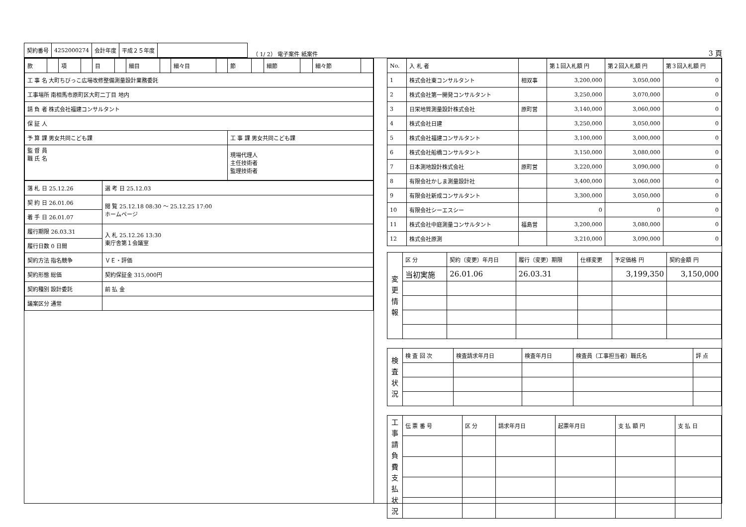| 契約番号 | 4252000274 | 会計年度 | 平成２５年度 | |
（ 1/ 2） 電子案件 紙案件 3 頁
| 款 | | 項 | | 目 | | 細目 | | 細々目 | | 節 | | 細節 | | 細々節 | |
| 工 事 名 大町ちびっこ広場改修整備測量設計業務委託 | | | | | | | | | | | | | | | |
| 工事場所 南相馬市原町区大町二丁目 地内 | | | | | | | | | | | | | | | |
| 請 負 者 株式会社福建コンサルタント | | | | | | | | | | | | | | | |
| 保 証 人 | | | | | | | | | | | | | | | |
| 予 算 課 男女共同こども課 | | | | | | | | | | 工 事 課 男女共同こども課 | | | | | |
| 監 督 員 職 氏 名 | | | | | | | | | | 現場代理人 主任技術者 監理技術者 | | | | | |
| 落 札 日 25.12.26 | 選 考 日 25.12.03 |
| 契 約 日 26.01.06 | 閲 覧 25.12.18 08:30 〜 25.12.25 17:00 ホームページ |
| 着 手 日 26.01.07 | |
| 履行期限 26.03.31 | 入 札 25.12.26 13:30 東庁舎第１会議室 |
| 履行日数 0 日間 | |
| 契約方法 指名競争 | ＶＥ・評価 |
| 契約形態 総価 | 契約保証金 315,000円 |
| 契約種別 設計委託 | 前 払 金 |
| 議案区分 通常 | |
| No. | 入 札 者 | | 第１回入札額 円 | 第２回入札額 円 | 第３回入札額 円 |
| --- | --- | --- | --- | --- | --- |
| 1 | 株式会社東コンサルタント | 相双事 | 3,200,000 | 3,050,000 | 0 |
| 2 | 株式会社第一開発コンサルタント | | 3,250,000 | 3,070,000 | 0 |
| 3 | 日栄地質測量設計株式会社 | 原町営 | 3,140,000 | 3,060,000 | 0 |
| 4 | 株式会社日建 | | 3,250,000 | 3,050,000 | 0 |
| 5 | 株式会社福建コンサルタント | | 3,100,000 | 3,000,000 | 0 |
| 6 | 株式会社船橋コンサルタント | | 3,150,000 | 3,080,000 | 0 |
| 7 | 日本測地設計株式会社 | 原町営 | 3,220,000 | 3,090,000 | 0 |
| 8 | 有限会社かしま測量設計社 | | 3,400,000 | 3,060,000 | 0 |
| 9 | 有限会社新成コンサルタント | | 3,300,000 | 3,050,000 | 0 |
| 10 | 有限会社シーエスシー | | 0 | 0 | 0 |
| 11 | 株式会社中庭測量コンサルタント | 福島営 | 3,200,000 | 3,080,000 | 0 |
| 12 | 株式会社原測 | | 3,210,000 | 3,090,000 | 0 |
| 変 更 情 報 | 区 分 | 契約（変更）年月日 | 履行（変更）期限 | 仕様変更 | 予定価格 円 | 契約金額 円 |
| | 当初実施 | 26.01.06 | 26.03.31 | | 3,199,350 | 3,150,000 |
| 検 査 状 況 | 検 査 回 次 | 検査請求年月日 | 検査年月日 | 検査員（工事担当者）職氏名 | 評 点 |
| 工 事 請 負 費 支 払 状 況 | 伝 票 番 号 | 区 分 | 請求年月日 | 起票年月日 | 支 払 額 円 | 支 払 日 |